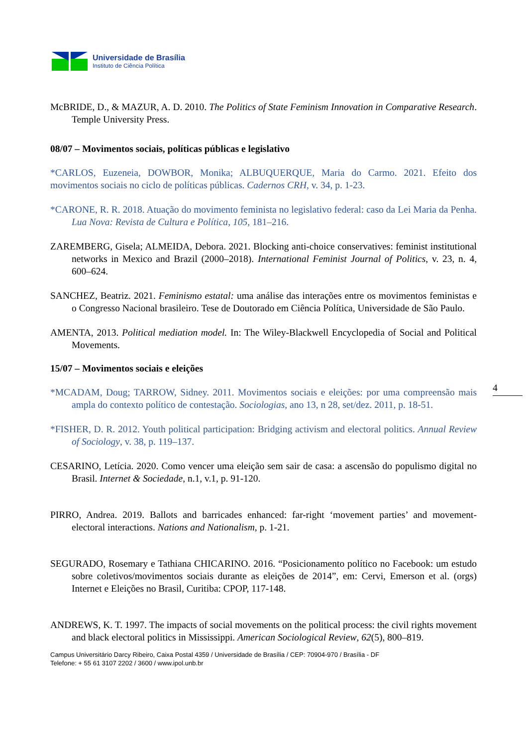Universidade de Brasília
Instituto de Ciência Política
4
McBRIDE, D., & MAZUR, A. D. 2010. The Politics of State Feminism Innovation in Comparative Research. Temple University Press.
08/07 – Movimentos sociais, políticas públicas e legislativo
*CARLOS, Euzeneia, DOWBOR, Monika; ALBUQUERQUE, Maria do Carmo. 2021. Efeito dos movimentos sociais no ciclo de políticas públicas. Cadernos CRH, v. 34, p. 1-23.
*CARONE, R. R. 2018. Atuação do movimento feminista no legislativo federal: caso da Lei Maria da Penha. Lua Nova: Revista de Cultura e Política, 105, 181–216.
ZAREMBERG, Gisela; ALMEIDA, Debora. 2021. Blocking anti-choice conservatives: feminist institutional networks in Mexico and Brazil (2000–2018). International Feminist Journal of Politics, v. 23, n. 4, 600–624.
SANCHEZ, Beatriz. 2021. Feminismo estatal: uma análise das interações entre os movimentos feministas e o Congresso Nacional brasileiro. Tese de Doutorado em Ciência Política, Universidade de São Paulo.
AMENTA, 2013. Political mediation model. In: The Wiley-Blackwell Encyclopedia of Social and Political Movements.
15/07 – Movimentos sociais e eleições
*MCADAM, Doug; TARROW, Sidney. 2011. Movimentos sociais e eleições: por uma compreensão mais ampla do contexto político de contestação. Sociologias, ano 13, n 28, set/dez. 2011, p. 18-51.
*FISHER, D. R. 2012. Youth political participation: Bridging activism and electoral politics. Annual Review of Sociology, v. 38, p. 119–137.
CESARINO, Letícia. 2020. Como vencer uma eleição sem sair de casa: a ascensão do populismo digital no Brasil. Internet & Sociedade, n.1, v.1, p. 91-120.
PIRRO, Andrea. 2019. Ballots and barricades enhanced: far-right ‘movement parties’ and movement-electoral interactions. Nations and Nationalism, p. 1-21.
SEGURADO, Rosemary e Tathiana CHICARINO. 2016. “Posicionamento político no Facebook: um estudo sobre coletivos/movimentos sociais durante as eleições de 2014”, em: Cervi, Emerson et al. (orgs) Internet e Eleições no Brasil, Curitiba: CPOP, 117-148.
ANDREWS, K. T. 1997. The impacts of social movements on the political process: the civil rights movement and black electoral politics in Mississippi. American Sociological Review, 62(5), 800–819.
Campus Universitário Darcy Ribeiro, Caixa Postal 4359 / Universidade de Brasília / CEP: 70904-970 / Brasília - DF
Telefone: + 55 61 3107 2202 / 3600 / www.ipol.unb.br